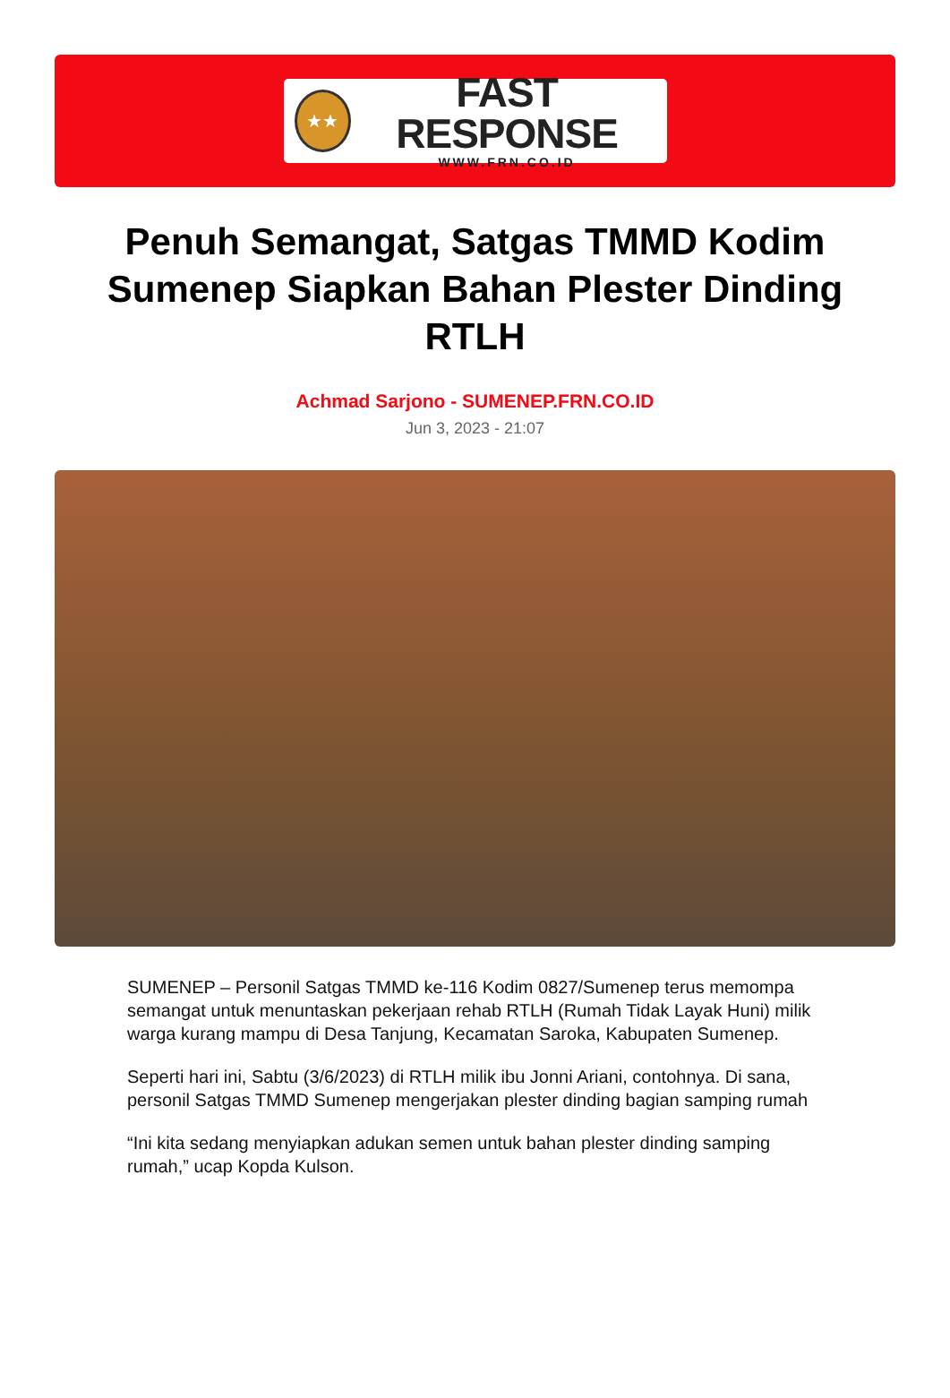★★
FAST RESPONSE
WWW.FRN.CO.ID
Penuh Semangat, Satgas TMMD Kodim Sumenep Siapkan Bahan Plester Dinding RTLH
Achmad Sarjono - SUMENEP.FRN.CO.ID
Jun 3, 2023 - 21:07
SUMENEP – Personil Satgas TMMD ke-116 Kodim 0827/Sumenep terus memompa semangat untuk menuntaskan pekerjaan rehab RTLH (Rumah Tidak Layak Huni) milik warga kurang mampu di Desa Tanjung, Kecamatan Saroka, Kabupaten Sumenep.
Seperti hari ini, Sabtu (3/6/2023) di RTLH milik ibu Jonni Ariani, contohnya. Di sana, personil Satgas TMMD Sumenep mengerjakan plester dinding bagian samping rumah
“Ini kita sedang menyiapkan adukan semen untuk bahan plester dinding samping rumah,” ucap Kopda Kulson.